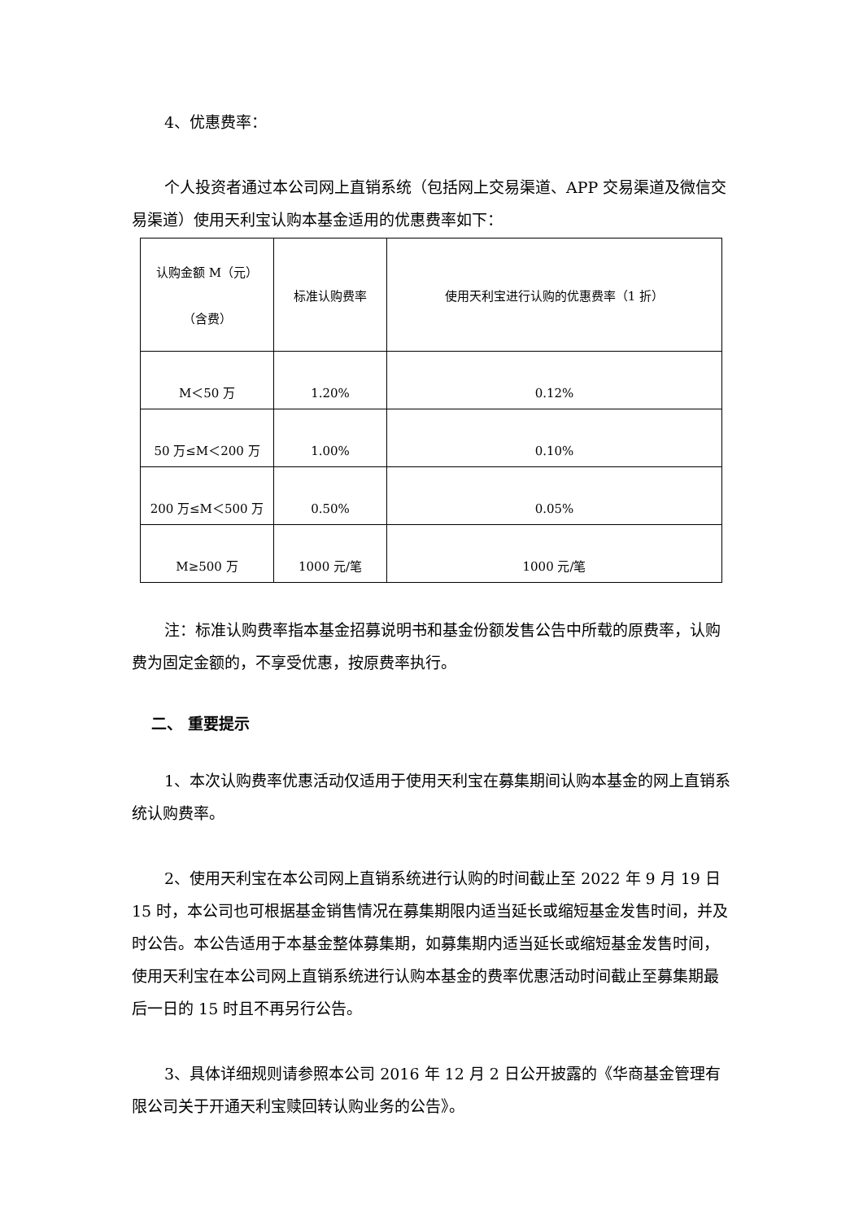4、优惠费率：
个人投资者通过本公司网上直销系统（包括网上交易渠道、APP 交易渠道及微信交易渠道）使用天利宝认购本基金适用的优惠费率如下：
| 认购金额 M（元） （含费） | 标准认购费率 | 使用天利宝进行认购的优惠费率（1 折） |
| M＜50 万 | 1.20% | 0.12% |
| 50 万≤M＜200 万 | 1.00% | 0.10% |
| 200 万≤M＜500 万 | 0.50% | 0.05% |
| M≥500 万 | 1000 元/笔 | 1000 元/笔 |
注：标准认购费率指本基金招募说明书和基金份额发售公告中所载的原费率，认购费为固定金额的，不享受优惠，按原费率执行。
二、 重要提示
1、本次认购费率优惠活动仅适用于使用天利宝在募集期间认购本基金的网上直销系统认购费率。
2、使用天利宝在本公司网上直销系统进行认购的时间截止至 2022 年 9 月 19 日 15 时，本公司也可根据基金销售情况在募集期限内适当延长或缩短基金发售时间，并及时公告。本公告适用于本基金整体募集期，如募集期内适当延长或缩短基金发售时间，使用天利宝在本公司网上直销系统进行认购本基金的费率优惠活动时间截止至募集期最后一日的 15 时且不再另行公告。
3、具体详细规则请参照本公司 2016 年 12 月 2 日公开披露的《华商基金管理有限公司关于开通天利宝赎回转认购业务的公告》。